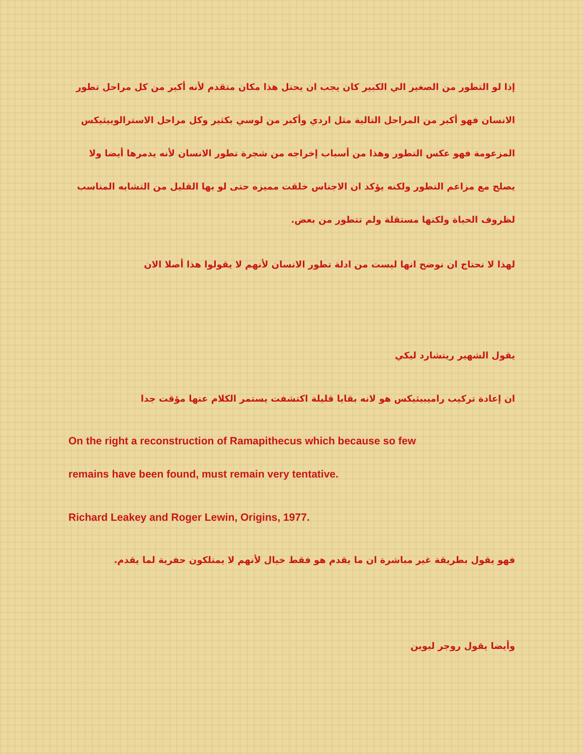إذا لو التطور من الصغير الي الكبير كان يجب ان يحتل هذا مكان متقدم لأنه أكبر من كل مراحل تطور الانسان فهو أكبر من المراحل التالية مثل اردي وأكبر من لوسي بكثير وكل مراحل الاسترالوبيثيكس المزعومة فهو عكس التطور وهذا من أسباب إخراجه من شجرة تطور الانسان لأنه يدمرها أيضا ولا يصلح مع مزاعم التطور ولكنه يؤكد ان الاجناس خلقت مميزه حتى لو بها القليل من التشابه المناسب لظروف الحياة ولكنها مستقلة ولم تتطور من بعض.
لهذا لا نحتاج ان نوضح انها ليست من ادلة تطور الانسان لأنهم لا يقولوا هذا أصلا الان
يقول الشهير ريتشارد ليكي
ان إعادة تركيب راميبيثيكس هو لانه بقايا قليلة اكتشفت يستمر الكلام عنها مؤقت جدا
On the right a reconstruction of Ramapithecus which because so few
remains have been found, must remain very tentative.
Richard Leakey and Roger Lewin, Origins, 1977.
فهو يقول بطريقة غير مباشرة ان ما يقدم هو فقط خيال لأنهم لا يمتلكون حفرية لما يقدم.
وأيضا يقول روجر ليوين